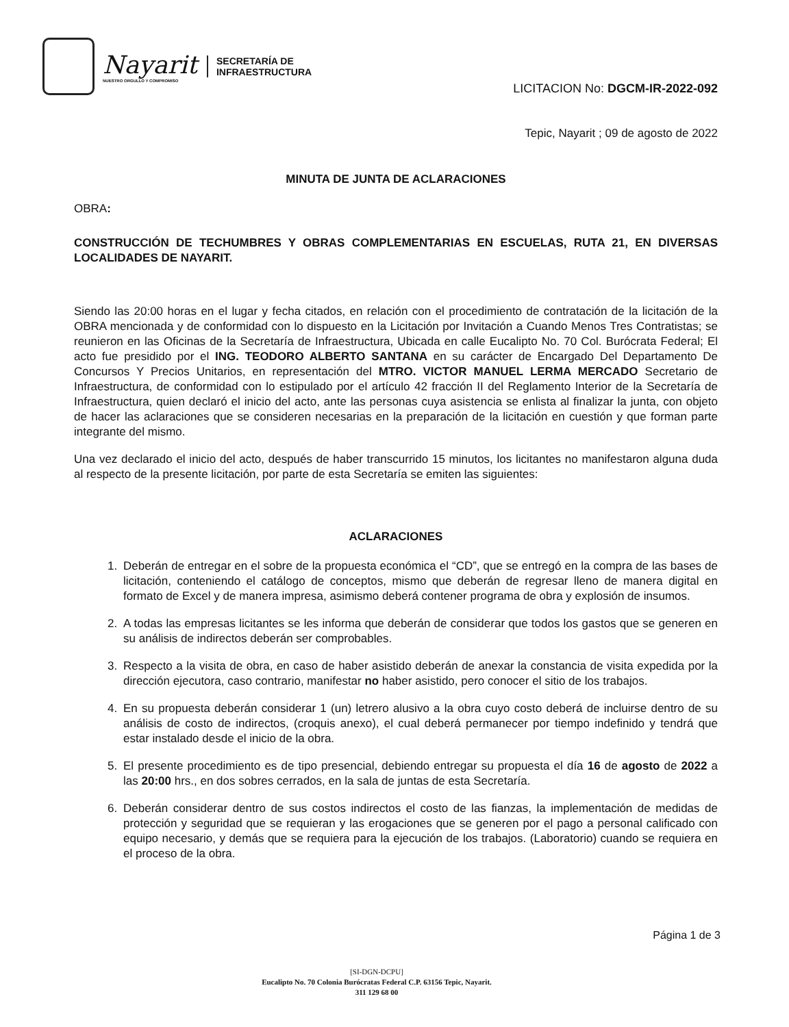Nayarit
NUESTRO ORGULLO Y COMPROMISO
SECRETARÍA DE
INFRAESTRUCTURA
LICITACION No: DGCM-IR-2022-092
Tepic, Nayarit ; 09 de agosto de 2022
MINUTA DE JUNTA DE ACLARACIONES
OBRA:
CONSTRUCCIÓN DE TECHUMBRES Y OBRAS COMPLEMENTARIAS EN ESCUELAS, RUTA 21, EN DIVERSAS LOCALIDADES DE NAYARIT.
Siendo las 20:00 horas en el lugar y fecha citados, en relación con el procedimiento de contratación de la licitación de la OBRA mencionada y de conformidad con lo dispuesto en la Licitación por Invitación a Cuando Menos Tres Contratistas; se reunieron en las Oficinas de la Secretaría de Infraestructura, Ubicada en calle Eucalipto No. 70 Col. Burócrata Federal; El acto fue presidido por el ING. TEODORO ALBERTO SANTANA en su carácter de Encargado Del Departamento De Concursos Y Precios Unitarios, en representación del MTRO. VICTOR MANUEL LERMA MERCADO Secretario de Infraestructura, de conformidad con lo estipulado por el artículo 42 fracción II del Reglamento Interior de la Secretaría de Infraestructura, quien declaró el inicio del acto, ante las personas cuya asistencia se enlista al finalizar la junta, con objeto de hacer las aclaraciones que se consideren necesarias en la preparación de la licitación en cuestión y que forman parte integrante del mismo.
Una vez declarado el inicio del acto, después de haber transcurrido 15 minutos, los licitantes no manifestaron alguna duda al respecto de la presente licitación, por parte de esta Secretaría se emiten las siguientes:
ACLARACIONES
1. Deberán de entregar en el sobre de la propuesta económica el “CD”, que se entregó en la compra de las bases de licitación, conteniendo el catálogo de conceptos, mismo que deberán de regresar lleno de manera digital en formato de Excel y de manera impresa, asimismo deberá contener programa de obra y explosión de insumos.
2. A todas las empresas licitantes se les informa que deberán de considerar que todos los gastos que se generen en su análisis de indirectos deberán ser comprobables.
3. Respecto a la visita de obra, en caso de haber asistido deberán de anexar la constancia de visita expedida por la dirección ejecutora, caso contrario, manifestar no haber asistido, pero conocer el sitio de los trabajos.
4. En su propuesta deberán considerar 1 (un) letrero alusivo a la obra cuyo costo deberá de incluirse dentro de su análisis de costo de indirectos, (croquis anexo), el cual deberá permanecer por tiempo indefinido y tendrá que estar instalado desde el inicio de la obra.
5. El presente procedimiento es de tipo presencial, debiendo entregar su propuesta el día 16 de agosto de 2022 a las 20:00 hrs., en dos sobres cerrados, en la sala de juntas de esta Secretaría.
6. Deberán considerar dentro de sus costos indirectos el costo de las fianzas, la implementación de medidas de protección y seguridad que se requieran y las erogaciones que se generen por el pago a personal calificado con equipo necesario, y demás que se requiera para la ejecución de los trabajos. (Laboratorio) cuando se requiera en el proceso de la obra.
Página 1 de 3
[SI-DGN-DCPU]
Eucalipto No. 70 Colonia Burócratas Federal C.P. 63156 Tepic, Nayarit.
311 129 68 00